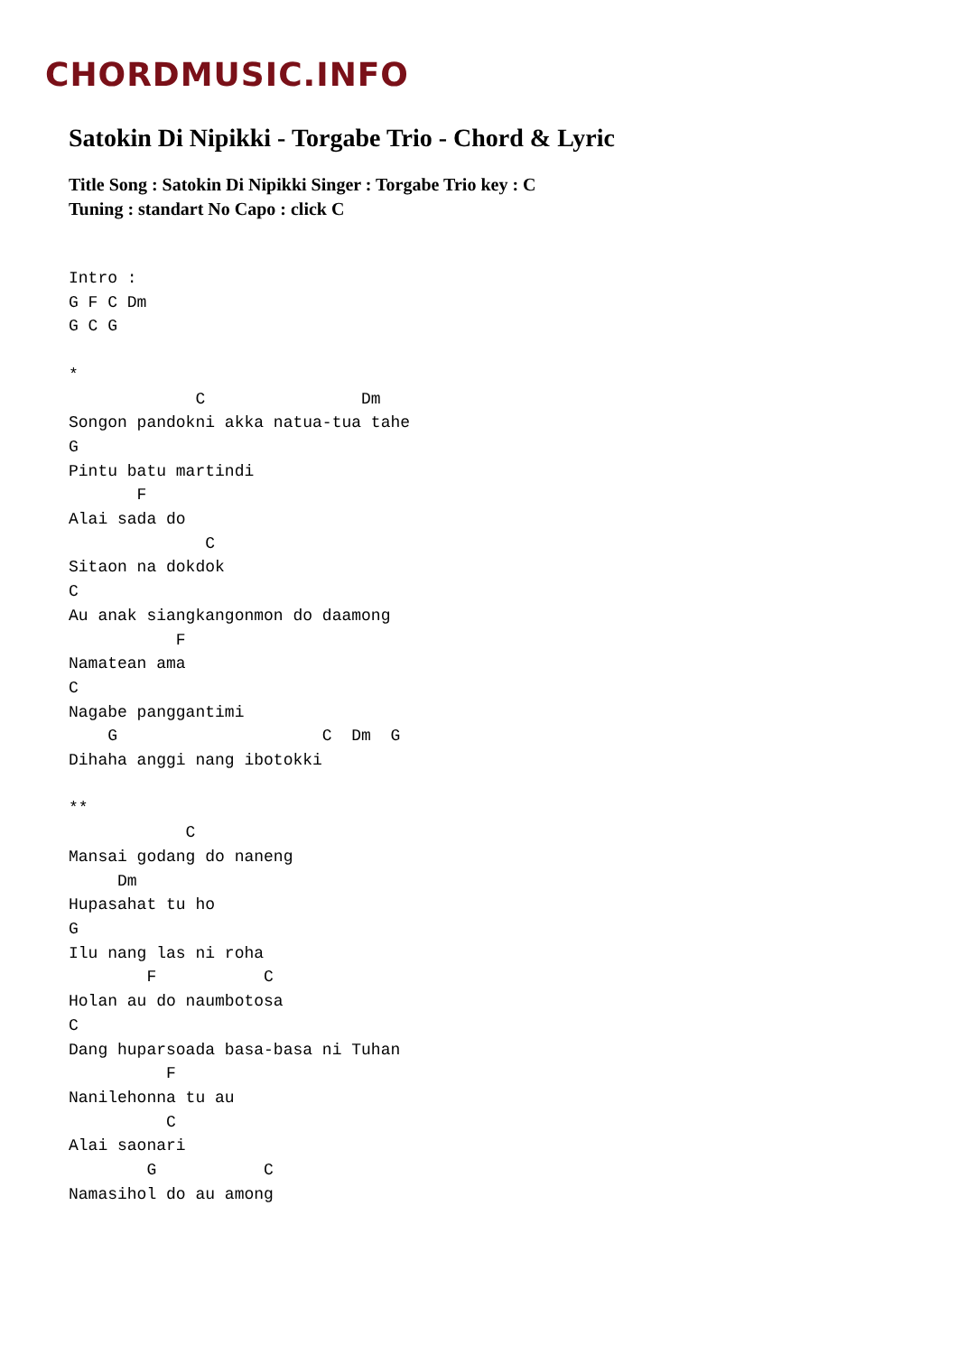CHORDMUSIC.INFO
Satokin Di Nipikki - Torgabe Trio - Chord & Lyric
Title Song : Satokin Di Nipikki Singer : Torgabe Trio key : C
Tuning : standart No Capo : click C
Intro :
G F C Dm
G C G

*
             C                Dm
Songon pandokni akka natua-tua tahe
G
Pintu batu martindi
       F
Alai sada do
              C
Sitaon na dokdok
C
Au anak siangkangonmon do daamong
           F
Namatean ama
C
Nagabe panggantimi
    G                     C  Dm  G
Dihaha anggi nang ibotokki

**
            C
Mansai godang do naneng
     Dm
Hupasahat tu ho
G
Ilu nang las ni roha
        F           C
Holan au do naumbotosa
C
Dang huparsoada basa-basa ni Tuhan
          F
Nanilehonna tu au
          C
Alai saonari
        G           C
Namasihol do au among